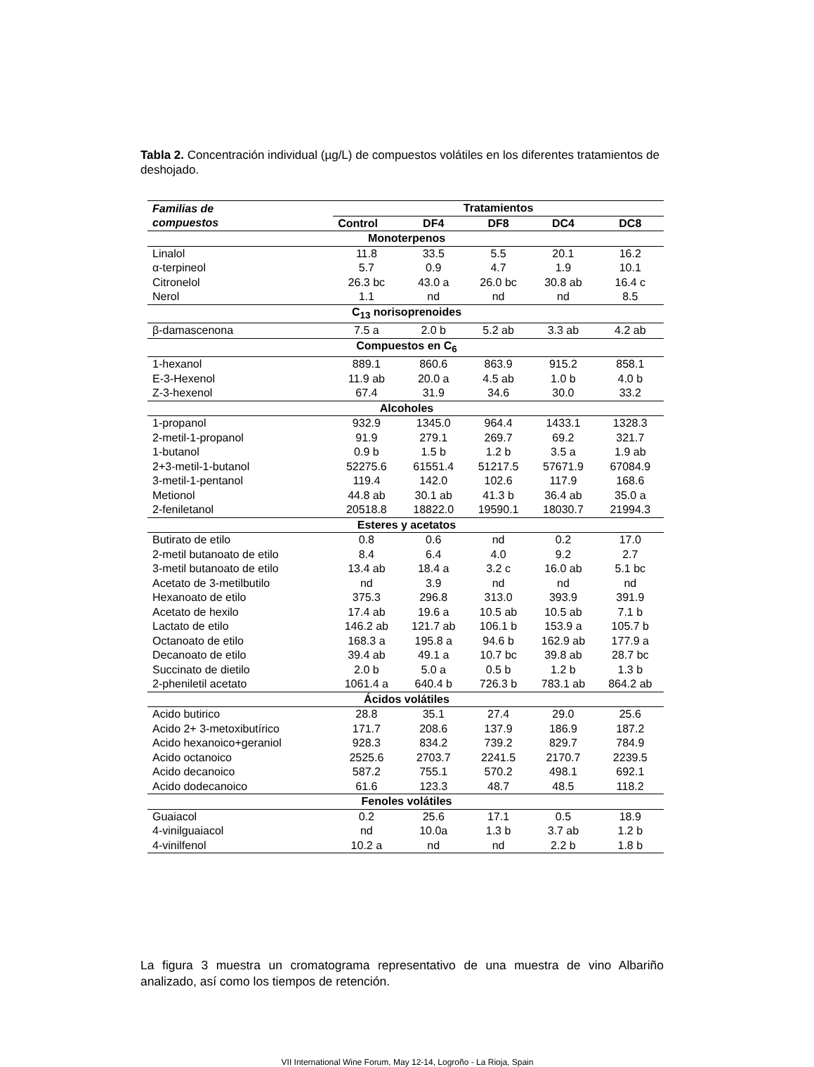Tabla 2. Concentración individual (µg/L) de compuestos volátiles en los diferentes tratamientos de deshojado.
| Familias de compuestos | Tratamientos | | | | |
| --- | --- | --- | --- | --- | --- |
| | Control | DF4 | DF8 | DC4 | DC8 |
| Monoterpenos | | | | | |
| Linalol | 11.8 | 33.5 | 5.5 | 20.1 | 16.2 |
| α-terpineol | 5.7 | 0.9 | 4.7 | 1.9 | 10.1 |
| Citronelol | 26.3 bc | 43.0 a | 26.0 bc | 30.8 ab | 16.4 c |
| Nerol | 1.1 | nd | nd | nd | 8.5 |
| C<sub>13</sub> norisoprenoides | | | | | |
| β-damascenona | 7.5 a | 2.0 b | 5.2 ab | 3.3 ab | 4.2 ab |
| Compuestos en C<sub>6</sub> | | | | | |
| 1-hexanol | 889.1 | 860.6 | 863.9 | 915.2 | 858.1 |
| E-3-Hexenol | 11.9 ab | 20.0 a | 4.5 ab | 1.0 b | 4.0 b |
| Z-3-hexenol | 67.4 | 31.9 | 34.6 | 30.0 | 33.2 |
| Alcoholes | | | | | |
| 1-propanol | 932.9 | 1345.0 | 964.4 | 1433.1 | 1328.3 |
| 2-metil-1-propanol | 91.9 | 279.1 | 269.7 | 69.2 | 321.7 |
| 1-butanol | 0.9 b | 1.5 b | 1.2 b | 3.5 a | 1.9 ab |
| 2+3-metil-1-butanol | 52275.6 | 61551.4 | 51217.5 | 57671.9 | 67084.9 |
| 3-metil-1-pentanol | 119.4 | 142.0 | 102.6 | 117.9 | 168.6 |
| Metionol | 44.8 ab | 30.1 ab | 41.3 b | 36.4 ab | 35.0 a |
| 2-feniletanol | 20518.8 | 18822.0 | 19590.1 | 18030.7 | 21994.3 |
| Esteres y acetatos | | | | | |
| Butirato de etilo | 0.8 | 0.6 | nd | 0.2 | 17.0 |
| 2-metil butanoato de etilo | 8.4 | 6.4 | 4.0 | 9.2 | 2.7 |
| 3-metil butanoato de etilo | 13.4 ab | 18.4 a | 3.2 c | 16.0 ab | 5.1 bc |
| Acetato de 3-metilbutilo | nd | 3.9 | nd | nd | nd |
| Hexanoato de etilo | 375.3 | 296.8 | 313.0 | 393.9 | 391.9 |
| Acetato de hexilo | 17.4 ab | 19.6 a | 10.5 ab | 10.5 ab | 7.1 b |
| Lactato de etilo | 146.2 ab | 121.7 ab | 106.1 b | 153.9 a | 105.7 b |
| Octanoato de etilo | 168.3 a | 195.8 a | 94.6 b | 162.9 ab | 177.9 a |
| Decanoato de etilo | 39.4 ab | 49.1 a | 10.7 bc | 39.8 ab | 28.7 bc |
| Succinato de dietilo | 2.0 b | 5.0 a | 0.5 b | 1.2 b | 1.3 b |
| 2-pheniletil acetato | 1061.4 a | 640.4 b | 726.3 b | 783.1 ab | 864.2 ab |
| Ácidos volátiles | | | | | |
| Acido butirico | 28.8 | 35.1 | 27.4 | 29.0 | 25.6 |
| Acido 2+ 3-metoxibutírico | 171.7 | 208.6 | 137.9 | 186.9 | 187.2 |
| Acido hexanoico+geraniol | 928.3 | 834.2 | 739.2 | 829.7 | 784.9 |
| Acido octanoico | 2525.6 | 2703.7 | 2241.5 | 2170.7 | 2239.5 |
| Acido decanoico | 587.2 | 755.1 | 570.2 | 498.1 | 692.1 |
| Acido dodecanoico | 61.6 | 123.3 | 48.7 | 48.5 | 118.2 |
| Fenoles volátiles | | | | | |
| Guaiacol | 0.2 | 25.6 | 17.1 | 0.5 | 18.9 |
| 4-vinilguaiacol | nd | 10.0a | 1.3 b | 3.7 ab | 1.2 b |
| 4-vinilfenol | 10.2 a | nd | nd | 2.2 b | 1.8 b |
La figura 3 muestra un cromatograma representativo de una muestra de vino Albariño analizado, así como los tiempos de retención.
VII International Wine Forum, May 12-14, Logroño - La Rioja, Spain